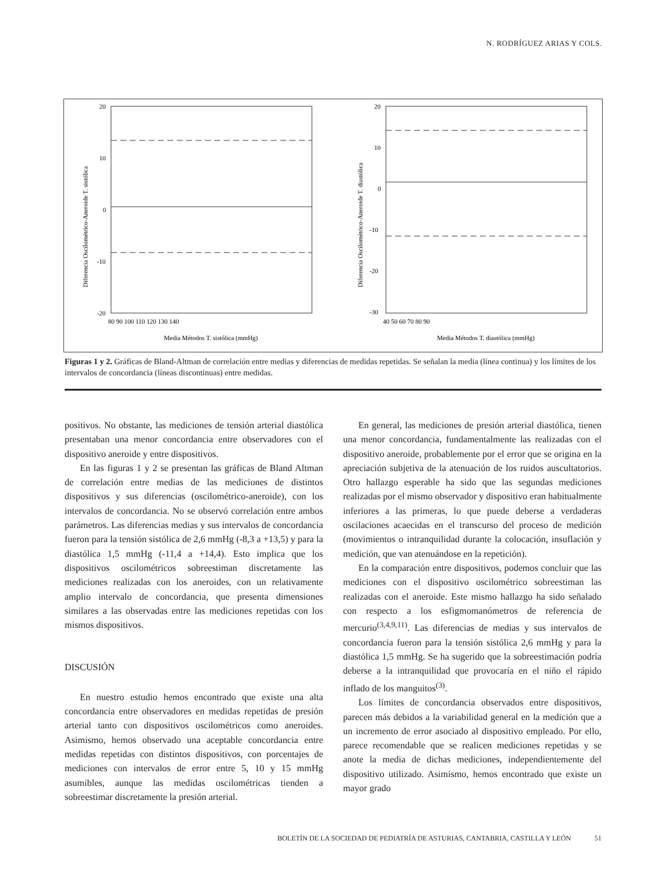N. RODRÍGUEZ ARIAS Y COLS.
20
10
0
-10
-20
80 90 100 110 120 130 140
Media Métodos T. sistólica (mmHg)
Diferencia Oscilométrico-Aneroide T. sistólica
20
10
0
-10
-20
-30
40 50 60 70 80 90
Media Métodos T. diastólica (mmHg)
Diferencia Oscilométrico-Aneroide T. diastólica
Figuras 1 y 2. Gráficas de Bland-Altman de correlación entre medias y diferencias de medidas repetidas. Se señalan la media (línea continua) y los límites de los intervalos de concordancia (líneas discontinuas) entre medidas.
positivos. No obstante, las mediciones de tensión arterial diastólica presentaban una menor concordancia entre observadores con el dispositivo aneroide y entre dispositivos.
En las figuras 1 y 2 se presentan las gráficas de Bland Altman de correlación entre medias de las mediciones de distintos dispositivos y sus diferencias (oscilométrico-aneroide), con los intervalos de concordancia. No se observó correlación entre ambos parámetros. Las diferencias medias y sus intervalos de concordancia fueron para la tensión sistólica de 2,6 mmHg (-8,3 a +13,5) y para la diastólica 1,5 mmHg (-11,4 a +14,4). Esto implica que los dispositivos oscilométricos sobreestiman discretamente las mediciones realizadas con los aneroides, con un relativamente amplio intervalo de concordancia, que presenta dimensiones similares a las observadas entre las mediciones repetidas con los mismos dispositivos.
DISCUSIÓN
En nuestro estudio hemos encontrado que existe una alta concordancia entre observadores en medidas repetidas de presión arterial tanto con dispositivos oscilométricos como aneroides. Asimismo, hemos observado una aceptable concordancia entre medidas repetidas con distintos dispositivos, con porcentajes de mediciones con intervalos de error entre 5, 10 y 15 mmHg asumibles, aunque las medidas oscilométricas tienden a sobreestimar discretamente la presión arterial.
En general, las mediciones de presión arterial diastólica, tienen una menor concordancia, fundamentalmente las realizadas con el dispositivo aneroide, probablemente por el error que se origina en la apreciación subjetiva de la atenuación de los ruidos auscultatorios. Otro hallazgo esperable ha sido que las segundas mediciones realizadas por el mismo observador y dispositivo eran habitualmente inferiores a las primeras, lo que puede deberse a verdaderas oscilaciones acaecidas en el transcurso del proceso de medición (movimientos o intranquilidad durante la colocación, insuflación y medición, que van atenuándose en la repetición).
En la comparación entre dispositivos, podemos concluir que las mediciones con el dispositivo oscilométrico sobreestiman las realizadas con el aneroide. Este mismo hallazgo ha sido señalado con respecto a los esfigmomanómetros de referencia de mercurio<sup>(3,4,9,11)</sup>. Las diferencias de medias y sus intervalos de concordancia fueron para la tensión sistólica 2,6 mmHg y para la diastólica 1,5 mmHg. Se ha sugerido que la sobreestimación podría deberse a la intranquilidad que provocaría en el niño el rápido inflado de los manguitos<sup>(3)</sup>.
Los límites de concordancia observados entre dispositivos, parecen más debidos a la variabilidad general en la medición que a un incremento de error asociado al dispositivo empleado. Por ello, parece recomendable que se realicen mediciones repetidas y se anote la media de dichas mediciones, independientemente del dispositivo utilizado. Asimismo, hemos encontrado que existe un mayor grado
BOLETÍN DE LA SOCIEDAD DE PEDIATRÍA DE ASTURIAS, CANTABRIA, CASTILLA Y LEÓN 51